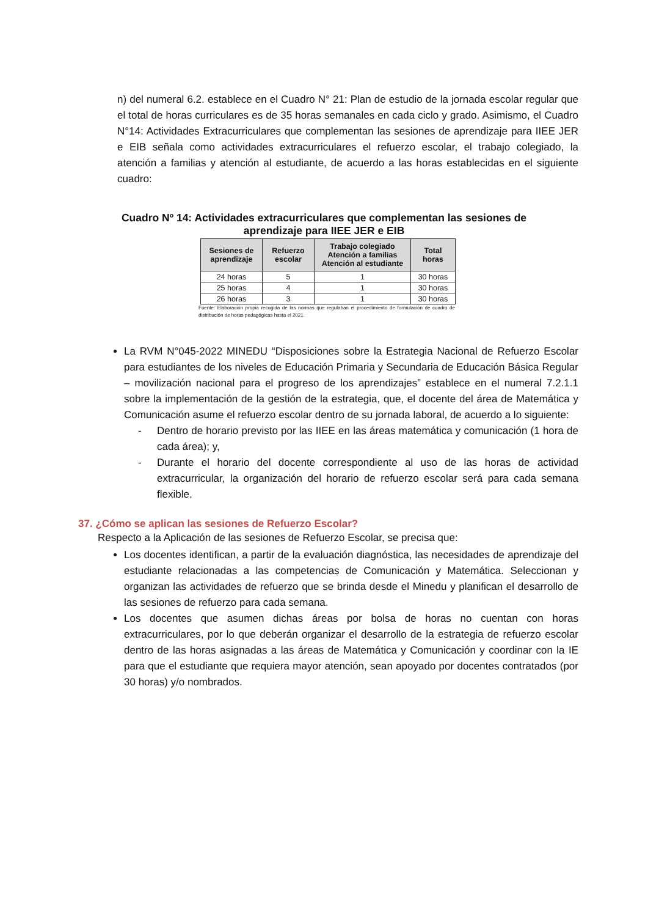n) del numeral 6.2. establece en el Cuadro N° 21: Plan de estudio de la jornada escolar regular que el total de horas curriculares es de 35 horas semanales en cada ciclo y grado. Asimismo, el Cuadro N°14: Actividades Extracurriculares que complementan las sesiones de aprendizaje para IIEE JER e EIB señala como actividades extracurriculares el refuerzo escolar, el trabajo colegiado, la atención a familias y atención al estudiante, de acuerdo a las horas establecidas en el siguiente cuadro:
Cuadro Nº 14: Actividades extracurriculares que complementan las sesiones de
aprendizaje para IIEE JER e EIB
| Sesiones de aprendizaje | Refuerzo escolar | Trabajo colegiado Atención a familias Atención al estudiante | Total horas |
| --- | --- | --- | --- |
| 24 horas | 5 | 1 | 30 horas |
| 25 horas | 4 | 1 | 30 horas |
| 26 horas | 3 | 1 | 30 horas |
Fuente: Elaboración propia recogida de las normas que regulaban el procedimiento de formulación de cuadro de distribución de horas pedagógicas hasta el 2021.
La RVM N°045-2022 MINEDU “Disposiciones sobre la Estrategia Nacional de Refuerzo Escolar para estudiantes de los niveles de Educación Primaria y Secundaria de Educación Básica Regular – movilización nacional para el progreso de los aprendizajes” establece en el numeral 7.2.1.1 sobre la implementación de la gestión de la estrategia, que, el docente del área de Matemática y Comunicación asume el refuerzo escolar dentro de su jornada laboral, de acuerdo a lo siguiente:
- Dentro de horario previsto por las IIEE en las áreas matemática y comunicación (1 hora de cada área); y,
- Durante el horario del docente correspondiente al uso de las horas de actividad extracurricular, la organización del horario de refuerzo escolar será para cada semana flexible.
37. ¿Cómo se aplican las sesiones de Refuerzo Escolar?
Respecto a la Aplicación de las sesiones de Refuerzo Escolar, se precisa que:
Los docentes identifican, a partir de la evaluación diagnóstica, las necesidades de aprendizaje del estudiante relacionadas a las competencias de Comunicación y Matemática. Seleccionan y organizan las actividades de refuerzo que se brinda desde el Minedu y planifican el desarrollo de las sesiones de refuerzo para cada semana.
Los docentes que asumen dichas áreas por bolsa de horas no cuentan con horas extracurriculares, por lo que deberán organizar el desarrollo de la estrategia de refuerzo escolar dentro de las horas asignadas a las áreas de Matemática y Comunicación y coordinar con la IE para que el estudiante que requiera mayor atención, sean apoyado por docentes contratados (por 30 horas) y/o nombrados.